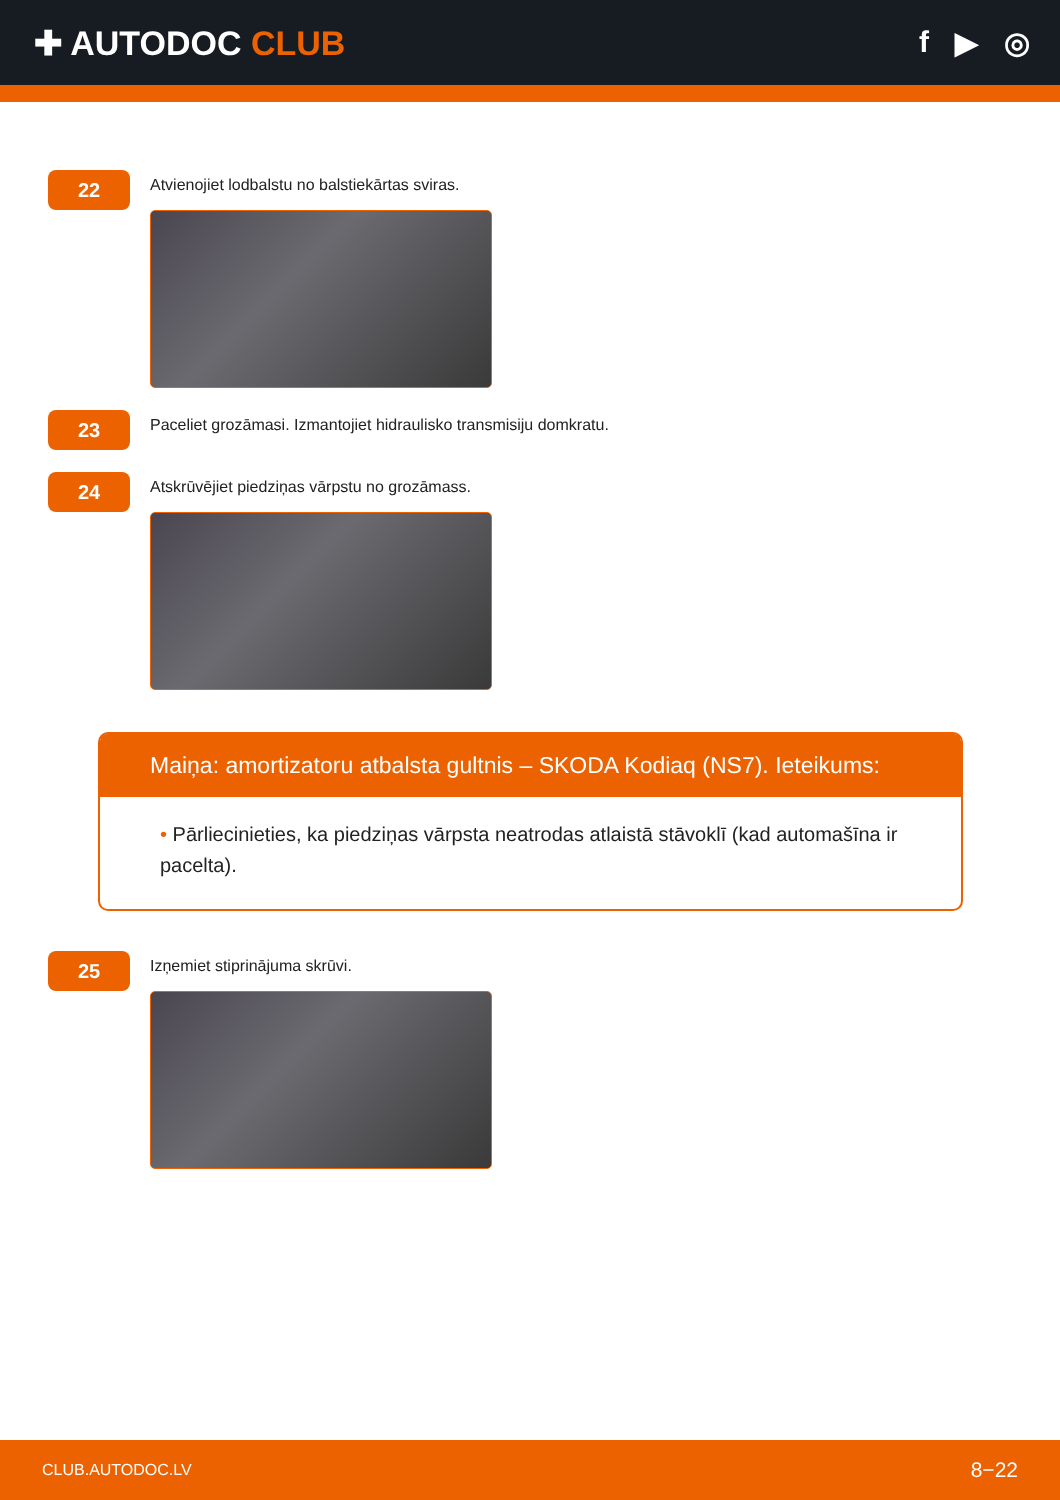✚ AUTODOC CLUB f ▶ ◎
22
Atvienojiet lodbalstu no balstiekārtas sviras.
23
Paceliet grozāmasi. Izmantojiet hidraulisko transmisiju domkratu.
24
Atskrūvējiet piedziņas vārpstu no grozāmass.
Maiņa: amortizatoru atbalsta gultnis – SKODA Kodiaq (NS7). Ieteikums:
• Pārliecinieties, ka piedziņas vārpsta neatrodas atlaistā stāvoklī (kad automašīna ir pacelta).
25
Izņemiet stiprinājuma skrūvi.
CLUB.AUTODOC.LV 8−22